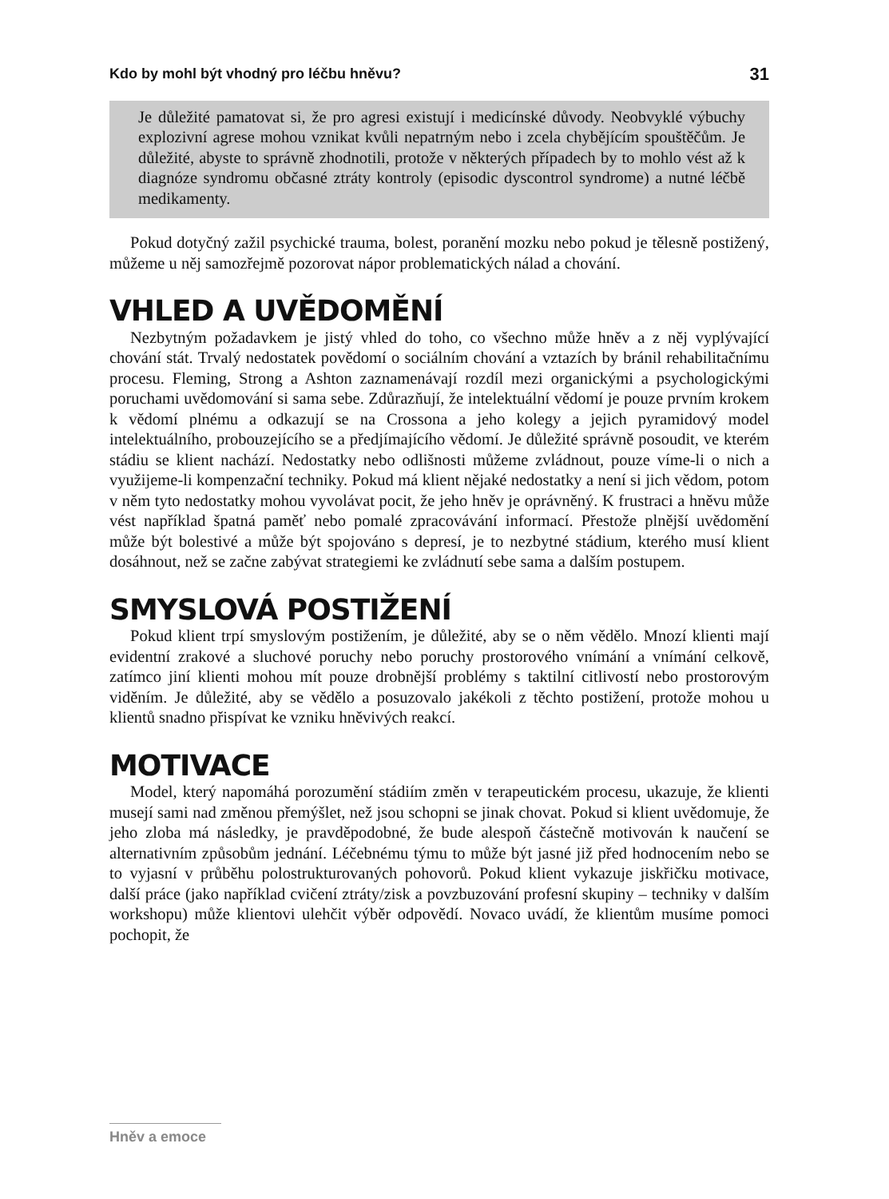Kdo by mohl být vhodný pro léčbu hněvu? 31
Je důležité pamatovat si, že pro agresi existují i medicínské důvody. Neobvyklé výbuchy explozivní agrese mohou vznikat kvůli nepatrným nebo i zcela chybějícím spouštěčům. Je důležité, abyste to správně zhodnotili, protože v některých případech by to mohlo vést až k diagnóze syndromu občasné ztráty kontroly (episodic dyscontrol syndrome) a nutné léčbě medikamenty.
Pokud dotyčný zažil psychické trauma, bolest, poranění mozku nebo pokud je tělesně postižený, můžeme u něj samozřejmě pozorovat nápor problematických nálad a chování.
VHLED A UVĚDOMĚNÍ
Nezbytným požadavkem je jistý vhled do toho, co všechno může hněv a z něj vyplývající chování stát. Trvalý nedostatek povědomí o sociálním chování a vztazích by bránil rehabilitačnímu procesu. Fleming, Strong a Ashton zaznamenávají rozdíl mezi organickými a psychologickými poruchami uvědomování si sama sebe. Zdůrazňují, že intelektuální vědomí je pouze prvním krokem k vědomí plnému a odkazují se na Crossona a jeho kolegy a jejich pyramidový model intelektuálního, probouzejícího se a předjímajícího vědomí. Je důležité správně posoudit, ve kterém stádiu se klient nachází. Nedostatky nebo odlišnosti můžeme zvládnout, pouze víme-li o nich a využijeme-li kompenzační techniky. Pokud má klient nějaké nedostatky a není si jich vědom, potom v něm tyto nedostatky mohou vyvolávat pocit, že jeho hněv je oprávněný. K frustraci a hněvu může vést například špatná paměť nebo pomalé zpracovávání informací. Přestože plnější uvědomění může být bolestivé a může být spojováno s depresí, je to nezbytné stádium, kterého musí klient dosáhnout, než se začne zabývat strategiemi ke zvládnutí sebe sama a dalším postupem.
SMYSLOVÁ POSTIŽENÍ
Pokud klient trpí smyslovým postižením, je důležité, aby se o něm vědělo. Mnozí klienti mají evidentní zrakové a sluchové poruchy nebo poruchy prostorového vnímání a vnímání celkově, zatímco jiní klienti mohou mít pouze drobnější problémy s taktilní citlivostí nebo prostorovým viděním. Je důležité, aby se vědělo a posuzovalo jakékoli z těchto postižení, protože mohou u klientů snadno přispívat ke vzniku hněvivých reakcí.
MOTIVACE
Model, který napomáhá porozumění stádiím změn v terapeutickém procesu, ukazuje, že klienti musejí sami nad změnou přemýšlet, než jsou schopni se jinak chovat. Pokud si klient uvědomuje, že jeho zloba má následky, je pravděpodobné, že bude alespoň částečně motivován k naučení se alternativním způsobům jednání. Léčebnému týmu to může být jasné již před hodnocením nebo se to vyjasní v průběhu polostrukturovaných pohovorů. Pokud klient vykazuje jiskřičku motivace, další práce (jako například cvičení ztráty/zisk a povzbuzování profesní skupiny – techniky v dalším workshopu) může klientovi ulehčit výběr odpovědí. Novaco uvádí, že klientům musíme pomoci pochopit, že
Hněv a emoce